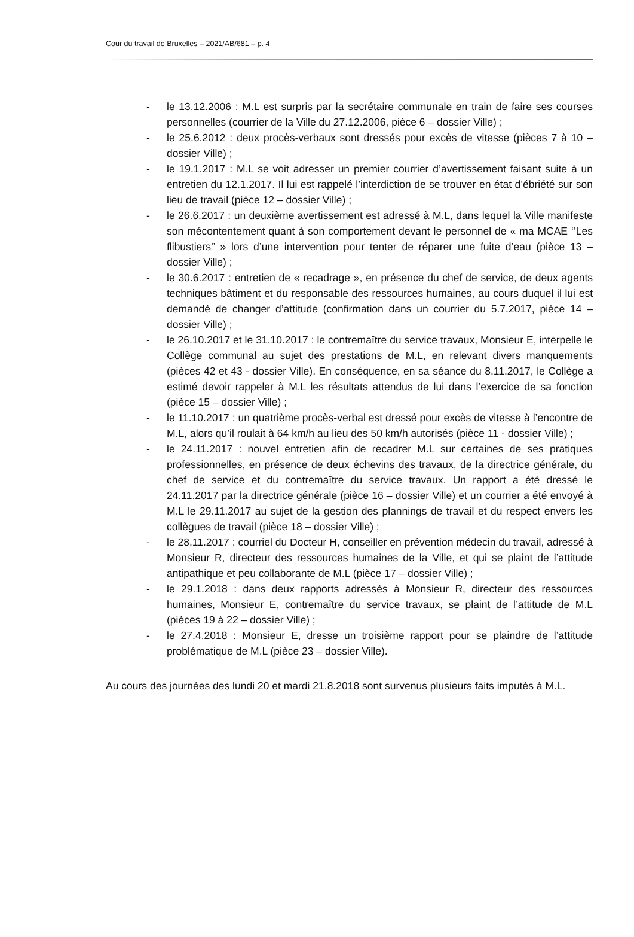Cour du travail de Bruxelles – 2021/AB/681 – p. 4
- le 13.12.2006 : M.L est surpris par la secrétaire communale en train de faire ses courses personnelles (courrier de la Ville du 27.12.2006, pièce 6 – dossier Ville) ;
- le 25.6.2012 : deux procès-verbaux sont dressés pour excès de vitesse (pièces 7 à 10 – dossier Ville) ;
- le 19.1.2017 : M.L se voit adresser un premier courrier d’avertissement faisant suite à un entretien du 12.1.2017. Il lui est rappelé l’interdiction de se trouver en état d’ébriété sur son lieu de travail (pièce 12 – dossier Ville) ;
- le 26.6.2017 : un deuxième avertissement est adressé à M.L, dans lequel la Ville manifeste son mécontentement quant à son comportement devant le personnel de « ma MCAE ‘’Les flibustiers’’ » lors d’une intervention pour tenter de réparer une fuite d’eau (pièce 13 – dossier Ville) ;
- le 30.6.2017 : entretien de « recadrage », en présence du chef de service, de deux agents techniques bâtiment et du responsable des ressources humaines, au cours duquel il lui est demandé de changer d’attitude (confirmation dans un courrier du 5.7.2017, pièce 14 – dossier Ville) ;
- le 26.10.2017 et le 31.10.2017 : le contremaître du service travaux, Monsieur E, interpelle le Collège communal au sujet des prestations de M.L, en relevant divers manquements (pièces 42 et 43 - dossier Ville). En conséquence, en sa séance du 8.11.2017, le Collège a estimé devoir rappeler à M.L les résultats attendus de lui dans l’exercice de sa fonction (pièce 15 – dossier Ville) ;
- le 11.10.2017 : un quatrième procès-verbal est dressé pour excès de vitesse à l’encontre de M.L, alors qu’il roulait à 64 km/h au lieu des 50 km/h autorisés (pièce 11 - dossier Ville) ;
- le 24.11.2017 : nouvel entretien afin de recadrer M.L sur certaines de ses pratiques professionnelles, en présence de deux échevins des travaux, de la directrice générale, du chef de service et du contremaître du service travaux. Un rapport a été dressé le 24.11.2017 par la directrice générale (pièce 16 – dossier Ville) et un courrier a été envoyé à M.L le 29.11.2017 au sujet de la gestion des plannings de travail et du respect envers les collègues de travail (pièce 18 – dossier Ville) ;
- le 28.11.2017 : courriel du Docteur H, conseiller en prévention médecin du travail, adressé à Monsieur R, directeur des ressources humaines de la Ville, et qui se plaint de l’attitude antipathique et peu collaborante de M.L (pièce 17 – dossier Ville) ;
- le 29.1.2018 : dans deux rapports adressés à Monsieur R, directeur des ressources humaines, Monsieur E, contremaître du service travaux, se plaint de l’attitude de M.L (pièces 19 à 22 – dossier Ville) ;
- le 27.4.2018 : Monsieur E, dresse un troisième rapport pour se plaindre de l’attitude problématique de M.L (pièce 23 – dossier Ville).
Au cours des journées des lundi 20 et mardi 21.8.2018 sont survenus plusieurs faits imputés à M.L.